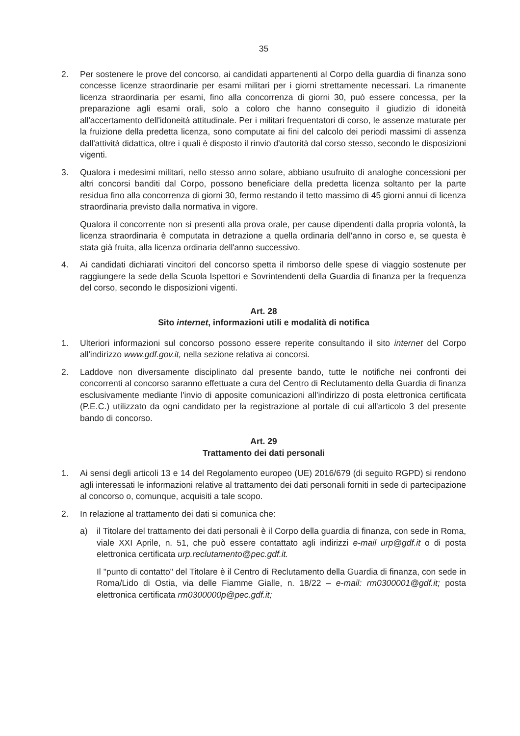35
2. Per sostenere le prove del concorso, ai candidati appartenenti al Corpo della guardia di finanza sono concesse licenze straordinarie per esami militari per i giorni strettamente necessari. La rimanente licenza straordinaria per esami, fino alla concorrenza di giorni 30, può essere concessa, per la preparazione agli esami orali, solo a coloro che hanno conseguito il giudizio di idoneità all'accertamento dell'idoneità attitudinale. Per i militari frequentatori di corso, le assenze maturate per la fruizione della predetta licenza, sono computate ai fini del calcolo dei periodi massimi di assenza dall'attività didattica, oltre i quali è disposto il rinvio d'autorità dal corso stesso, secondo le disposizioni vigenti.
3. Qualora i medesimi militari, nello stesso anno solare, abbiano usufruito di analoghe concessioni per altri concorsi banditi dal Corpo, possono beneficiare della predetta licenza soltanto per la parte residua fino alla concorrenza di giorni 30, fermo restando il tetto massimo di 45 giorni annui di licenza straordinaria previsto dalla normativa in vigore.
Qualora il concorrente non si presenti alla prova orale, per cause dipendenti dalla propria volontà, la licenza straordinaria è computata in detrazione a quella ordinaria dell'anno in corso e, se questa è stata già fruita, alla licenza ordinaria dell'anno successivo.
4. Ai candidati dichiarati vincitori del concorso spetta il rimborso delle spese di viaggio sostenute per raggiungere la sede della Scuola Ispettori e Sovrintendenti della Guardia di finanza per la frequenza del corso, secondo le disposizioni vigenti.
Art. 28
Sito internet, informazioni utili e modalità di notifica
1. Ulteriori informazioni sul concorso possono essere reperite consultando il sito internet del Corpo all'indirizzo www.gdf.gov.it, nella sezione relativa ai concorsi.
2. Laddove non diversamente disciplinato dal presente bando, tutte le notifiche nei confronti dei concorrenti al concorso saranno effettuate a cura del Centro di Reclutamento della Guardia di finanza esclusivamente mediante l'invio di apposite comunicazioni all'indirizzo di posta elettronica certificata (P.E.C.) utilizzato da ogni candidato per la registrazione al portale di cui all'articolo 3 del presente bando di concorso.
Art. 29
Trattamento dei dati personali
1. Ai sensi degli articoli 13 e 14 del Regolamento europeo (UE) 2016/679 (di seguito RGPD) si rendono agli interessati le informazioni relative al trattamento dei dati personali forniti in sede di partecipazione al concorso o, comunque, acquisiti a tale scopo.
2. In relazione al trattamento dei dati si comunica che:
a) il Titolare del trattamento dei dati personali è il Corpo della guardia di finanza, con sede in Roma, viale XXI Aprile, n. 51, che può essere contattato agli indirizzi e-mail urp@gdf.it o di posta elettronica certificata urp.reclutamento@pec.gdf.it.
Il "punto di contatto" del Titolare è il Centro di Reclutamento della Guardia di finanza, con sede in Roma/Lido di Ostia, via delle Fiamme Gialle, n. 18/22 – e-mail: rm0300001@gdf.it; posta elettronica certificata rm0300000p@pec.gdf.it;